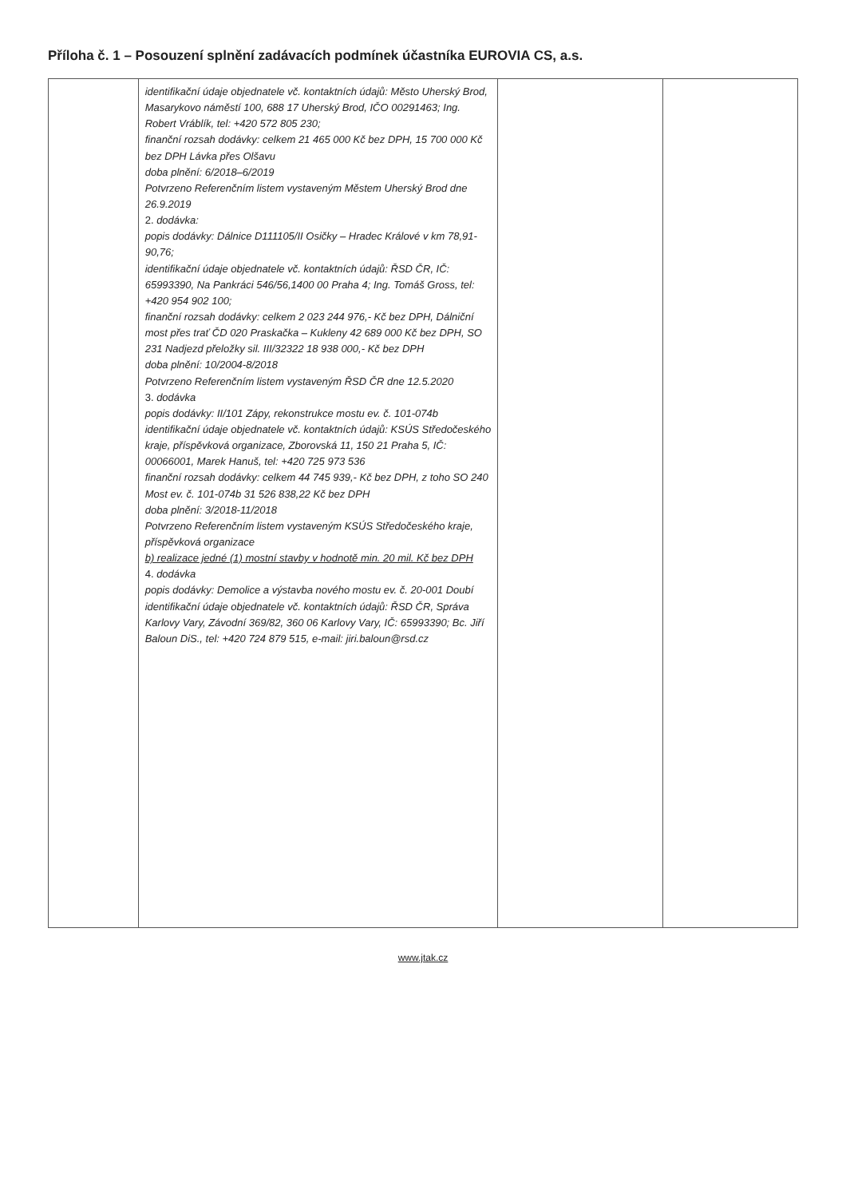Příloha č. 1 – Posouzení splnění zadávacích podmínek účastníka EUROVIA CS, a.s.
| | identifikační údaje objednatele vč. kontaktních údajů: Město Uherský Brod, Masarykovo náměstí 100, 688 17 Uherský Brod, IČO 00291463; Ing. Robert Vráblík, tel: +420 572 805 230; finanční rozsah dodávky: celkem 21 465 000 Kč bez DPH, 15 700 000 Kč bez DPH Lávka přes Olšavu doba plnění: 6/2018–6/2019 Potvrzeno Referenčním listem vystaveným Městem Uherský Brod dne 26.9.2019 2. dodávka: popis dodávky: Dálnice D111105/II Osičky – Hradec Králové v km 78,91-90,76; identifikační údaje objednatele vč. kontaktních údajů: ŘSD ČR, IČ: 65993390, Na Pankráci 546/56,1400 00 Praha 4; Ing. Tomáš Gross, tel: +420 954 902 100; finanční rozsah dodávky: celkem 2 023 244 976,- Kč bez DPH, Dálniční most přes trať ČD 020 Praskačka – Kukleny 42 689 000 Kč bez DPH, SO 231 Nadjezd přeložky sil. III/32322 18 938 000,- Kč bez DPH doba plnění: 10/2004-8/2018 Potvrzeno Referenčním listem vystaveným ŘSD ČR dne 12.5.2020 3. dodávka popis dodávky: II/101 Zápy, rekonstrukce mostu ev. č. 101-074b identifikační údaje objednatele vč. kontaktních údajů: KSÚS Středočeského kraje, příspěvková organizace, Zborovská 11, 150 21 Praha 5, IČ: 00066001, Marek Hanuš, tel: +420 725 973 536 finanční rozsah dodávky: celkem 44 745 939,- Kč bez DPH, z toho SO 240 Most ev. č. 101-074b 31 526 838,22 Kč bez DPH doba plnění: 3/2018-11/2018 Potvrzeno Referenčním listem vystaveným KSÚS Středočeského kraje, příspěvková organizace b) realizace jedné (1) mostní stavby v hodnotě min. 20 mil. Kč bez DPH 4. dodávka popis dodávky: Demolice a výstavba nového mostu ev. č. 20-001 Doubí identifikační údaje objednatele vč. kontaktních údajů: ŘSD ČR, Správa Karlovy Vary, Závodní 369/82, 360 06 Karlovy Vary, IČ: 65993390; Bc. Jiří Baloun DiS., tel: +420 724 879 515, e-mail: jiri.baloun@rsd.cz | | |
www.jtak.cz